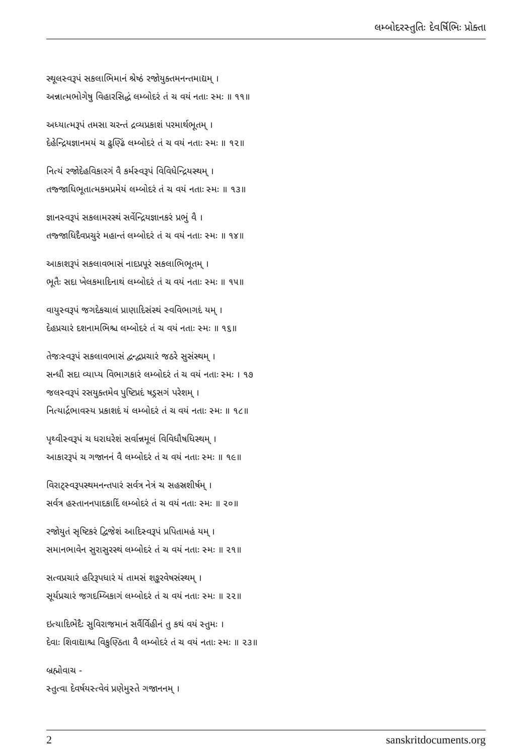લમ્બોદરસ્તુતિઃ દેવર્ષિભિઃ પ્રોક્તા
સ્થૂલસ્વરૂપં સકલાભિમાનં શ્રેષ્ઠં રજોયુક્તમનન્તમાદ્યમ્ ।
અન્નાત્મભોગેષુ વિહારસિદ્ધં લમ્બોદરં તં ચ વયં નતાઃ સ્મઃ ॥ ૧૧॥
અધ્યાત્મરૂપં તમસા ચરન્તં દ્રવ્યપ્રકાશં પરમાર્થભૂતમ્ ।
દેહેન્દ્રિયજ્ઞાનમયં ચ ઢુણ્ઢિં લમ્બોદરં તં ચ વયં નતાઃ સ્મઃ ॥ ૧૨॥
નિત્યં રજોદેહવિકારગં વૈ કર્મસ્વરૂપં વિવિધેન્દ્રિયસ્થમ્ ।
તજ્જાધિભૂતાત્મકમપ્રમેયં લમ્બોદરં તં ચ વયં નતાઃ સ્મઃ ॥ ૧૩॥
જ્ઞાનસ્વરૂપં સકલામરસ્થં સર્વેન્દ્રિયજ્ઞાનકરં પ્રભું વૈ ।
તજ્જાધિદૈવપ્રચુરં મહાન્તં લમ્બોદરં તં ચ વયં નતાઃ સ્મઃ ॥ ૧૪॥
આકાશરૂપં સકલાવભાસં નાદપ્રપૂરં સકલાભિભૂતમ્ ।
ભૂતૈઃ સદા ખેલકમાદિનાથં લમ્બોદરં તં ચ વયં નતાઃ સ્મઃ ॥ ૧૫॥
વાયુસ્વરૂપં જગદેકચાલં પ્રાણાદિસંસ્થં સ્વવિભાગદં યમ્ ।
દેહપ્રચારં દશનામભિશ્ચ લમ્બોદરં તં ચ વયં નતાઃ સ્મઃ ॥ ૧૬॥
તેજઃસ્વરૂપં સકલાવભાસં દ્વન્દ્વપ્રચારં જઠરે સુસંસ્થમ્ ।
સન્ધૌ સદા વ્યાપ્ય વિભાગકારં લમ્બોદરં તં ચ વયં નતાઃ સ્મઃ । ૧૭
જલસ્વરૂપં રસયુક્તમેવ પુષ્ટિપ્રદં ષડ્રસગં પરેશમ્ ।
નિત્યાર્દ્રભાવસ્ય પ્રકાશદં યં લમ્બોદરં તં ચ વયં નતાઃ સ્મઃ ॥ ૧૮॥
પૃથ્વીસ્વરૂપં ચ ધરાધરેશં સર્વાન્નમૂલં વિવિધૌષધિસ્થમ્ ।
આકારરૂપં ચ ગજાનનં વૈ લમ્બોદરં તં ચ વયં નતાઃ સ્મઃ ॥ ૧૯॥
વિરાટ્સ્વરૂપસ્થમનન્તપારં સર્વત્ર નેત્રં ચ સહસ્રશીર્ષમ્ ।
સર્વત્ર હસ્તાનનપાદકાદિં લમ્બોદરં તં ચ વયં નતાઃ સ્મઃ ॥ ૨૦॥
રજોયુતં સૃષ્ટિકરં દ્વિજેશં આદિસ્વરૂપં પ્રપિતામહં યમ્ ।
સમાનભાવેન સુરાસુરસ્થં લમ્બોદરં તં ચ વયં નતાઃ સ્મઃ ॥ ૨૧॥
સત્વપ્રચારં હરિરૂપધારં યં તામસં શઙ્કરવેષસંસ્થમ્ ।
સૂર્યપ્રચારં જગદમ્બિકાગં લમ્બોદરં તં ચ વયં નતાઃ સ્મઃ ॥ ૨૨॥
ઇત્યાદિભેદૈઃ સુવિરાજમાનં સર્વૈર્વિહીનં તુ કથં વયં સ્તુમઃ ।
દેવાઃ શિવાદ્યાશ્ચ વિકુણ્ઠિતા વૈ લમ્બોદરં તં ચ વયં નતાઃ સ્મઃ ॥ ૨૩॥
બ્રહ્મોવાચ -
સ્તુત્વા દેવર્ષયસ્ત્વેવં પ્રણેમુસ્તે ગજાનનમ્ ।
2 sanskritdocuments.org